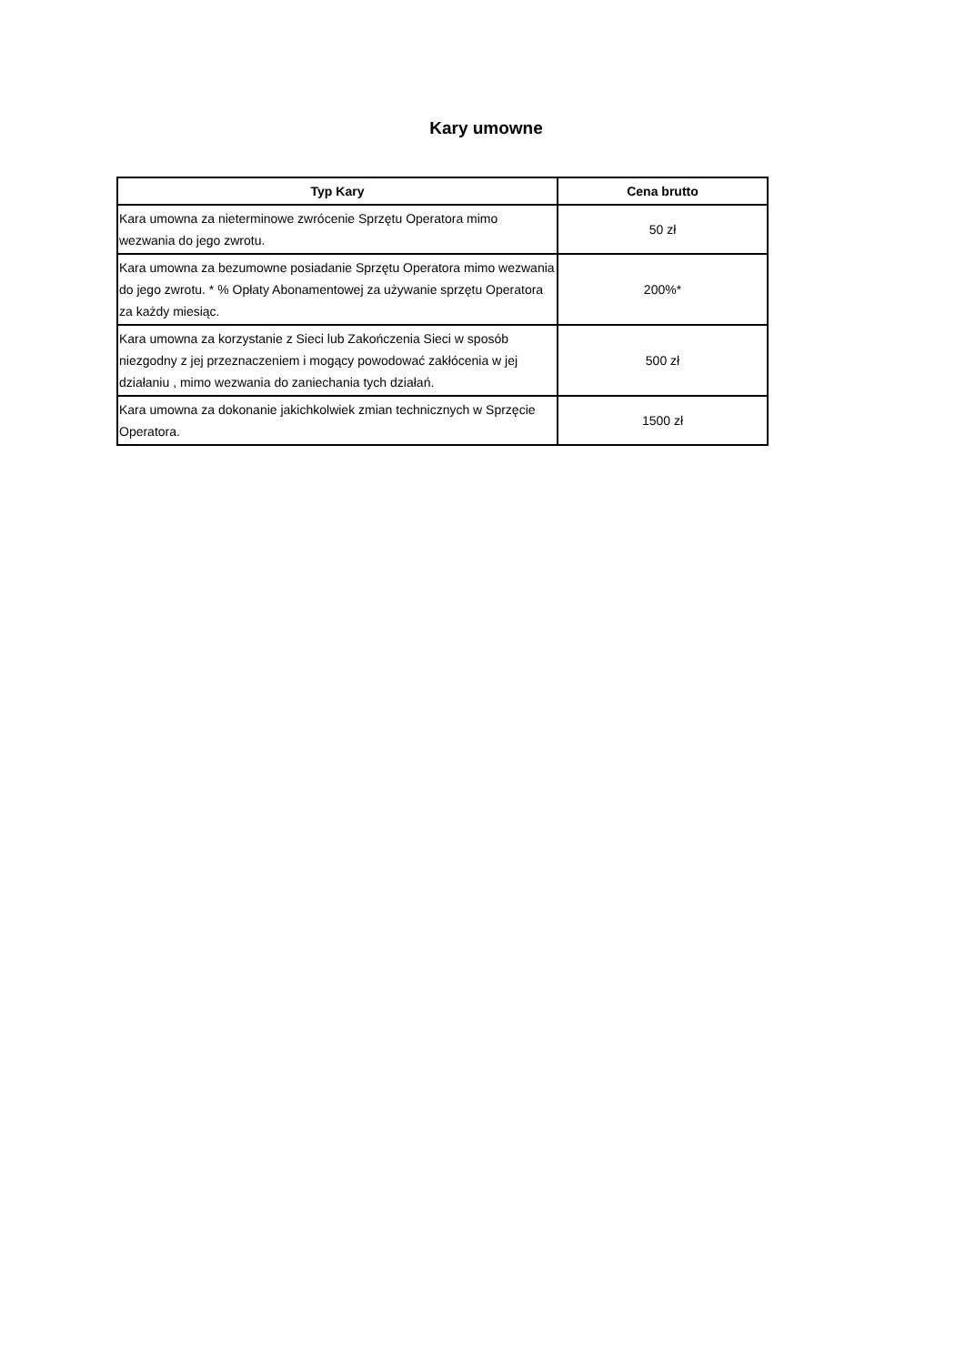Kary umowne
| Typ Kary | Cena brutto |
| --- | --- |
| Kara umowna za nieterminowe zwrócenie Sprzętu Operatora mimo wezwania do jego zwrotu. | 50 zł |
| Kara umowna za bezumowne posiadanie Sprzętu Operatora mimo wezwania do jego zwrotu. * % Opłaty Abonamentowej za używanie sprzętu Operatora za każdy miesiąc. | 200%* |
| Kara umowna za korzystanie z Sieci lub Zakończenia Sieci w sposób niezgodny z jej przeznaczeniem i mogący powodować zakłócenia w jej działaniu , mimo wezwania do zaniechania tych działań. | 500 zł |
| Kara umowna za dokonanie jakichkolwiek zmian technicznych w Sprzęcie Operatora. | 1500 zł |